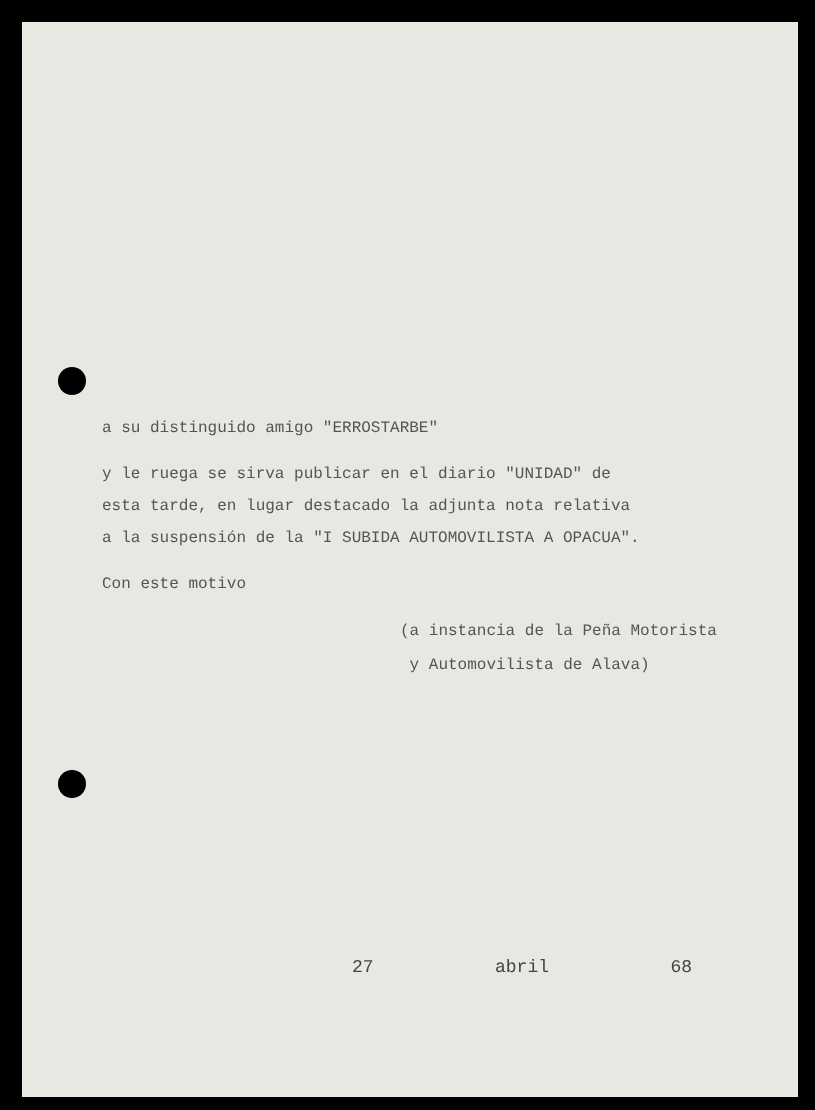a su distinguido amigo "ERROSTARBE"
y le ruega se sirva publicar en el diario "UNIDAD" de
esta tarde, en lugar destacado la adjunta nota relativa
a la suspensión de la "I SUBIDA AUTOMOVILISTA A OPACUA".
Con este motivo
(a instancia de la Peña Motorista
y Automovilista de Alava)
27 abril 68